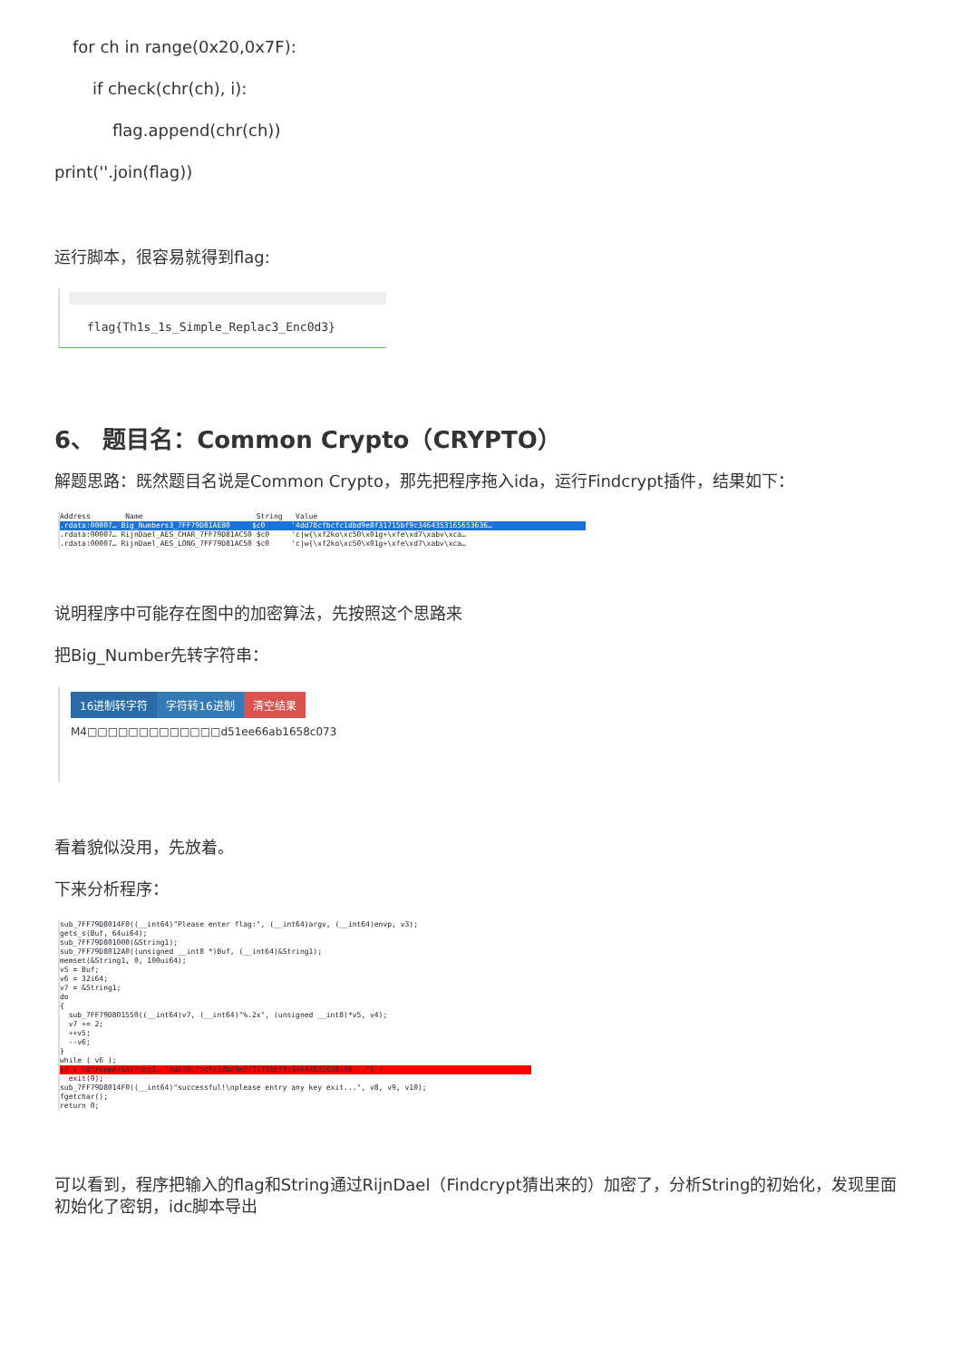for ch in range(0x20,0x7F):
if check(chr(ch), i):
flag.append(chr(ch))
print(''.join(flag))
运行脚本，很容易就得到flag:
flag{Th1s_1s_Simple_Replac3_Enc0d3}
6、 题目名：Common Crypto（CRYPTO）
解题思路：既然题目名说是Common Crypto，那先把程序拖入ida，运行Findcrypt插件，结果如下：
Address Name String Value
.rdata:00007… Big_Numbers3_7FF79D81AE80 $c0 '4dd78cfbcfc1dbd9e8f31715bf9c3464353165653636….rdata:00007… RijnDael_AES_CHAR_7FF79D81AC50 $c0 'c|w{\xf2ko\xc50\x01g+\xfe\xd7\xabv\xca… .rdata:00007… RijnDael_AES_LONG_7FF79D81AC50 $c0 'c|w{\xf2ko\xc50\x01g+\xfe\xd7\xabv\xca…
说明程序中可能存在图中的加密算法，先按照这个思路来
把Big_Number先转字符串：
16进制转字符 字符转16进制 清空结果
M4□□□□□□□□□□□□□d51ee66ab1658c073
看着貌似没用，先放着。
下来分析程序：
sub_7FF79D8014F0((__int64)"Please enter flag:", (__int64)argv, (__int64)envp, v3); gets_s(Buf, 64ui64); sub_7FF79D801000(&String1); sub_7FF79D8012A0((unsigned __int8 *)Buf, (__int64)&String1); memset(&String1, 0, 100ui64); v5 = Buf; v6 = 32i64; v7 = &String1; do { sub_7FF79D801550((__int64)v7, (__int64)"%.2x", (unsigned __int8)*v5, v4); v7 += 2; ++v5; --v6; } while ( v6 );
if ( lstrcmpA(&String1, "4dd78cfbcfc1dbd9e8f31715bf9c34643531656536...") )
exit(0); sub_7FF79D8014F0((__int64)"successful!\nplease entry any key exit...", v8, v9, v10); fgetchar(); return 0;
可以看到，程序把输入的flag和String通过RijnDael（Findcrypt猜出来的）加密了，分析String的初始化，发现里面初始化了密钥，idc脚本导出